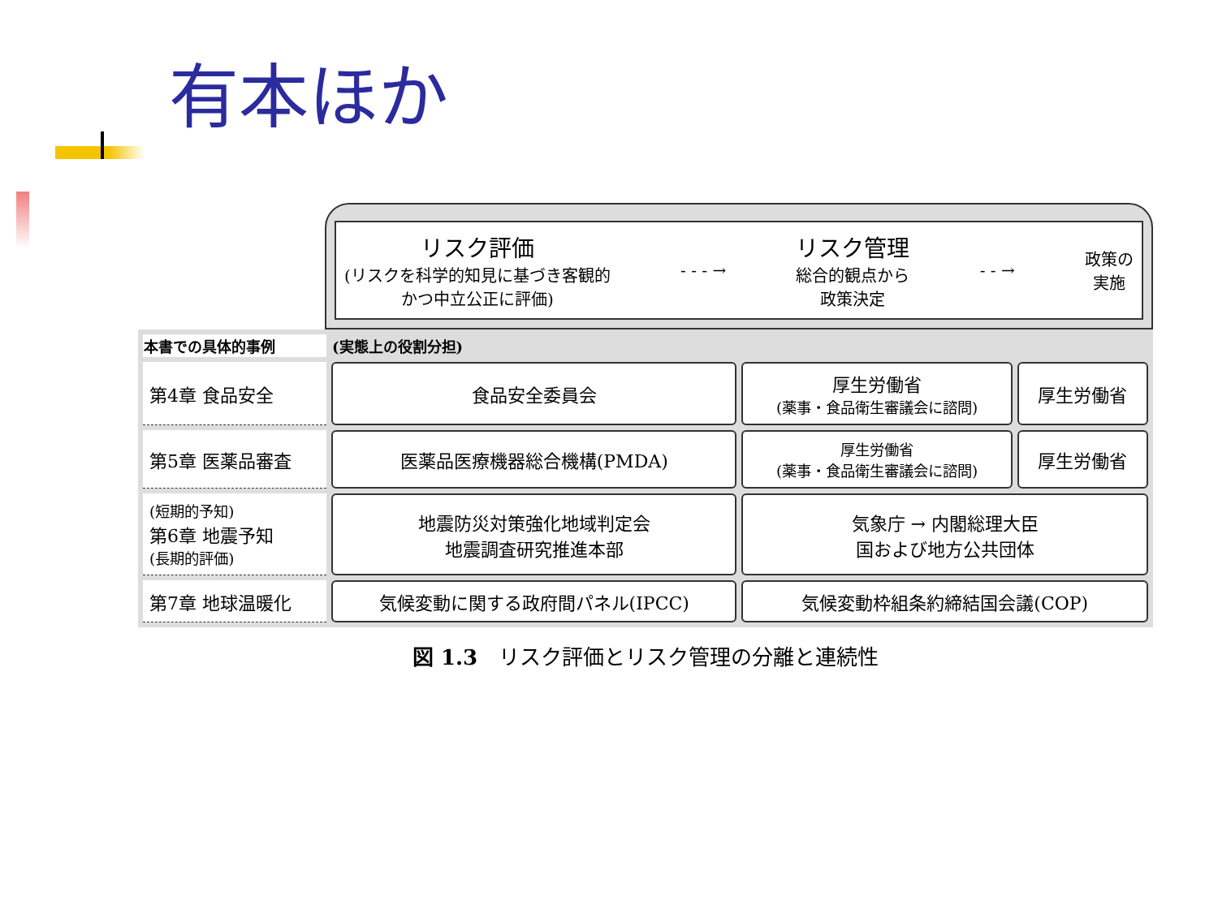有本ほか
リスク評価
(リスクを科学的知見に基づき客観的
かつ中立公正に評価)
- - - →
リスク管理
総合的観点から
政策決定
- - →
政策の
実施
| 本書での具体的事例 | (実態上の役割分担) | | |
| --- | --- | --- | --- |
| 第4章 食品安全 | 食品安全委員会 | 厚生労働省 (薬事・食品衛生審議会に諮問) | 厚生労働省 |
| 第5章 医薬品審査 | 医薬品医療機器総合機構(PMDA) | 厚生労働省 (薬事・食品衛生審議会に諮問) | 厚生労働省 |
| (短期的予知) 第6章 地震予知 (長期的評価) | 地震防災対策強化地域判定会 地震調査研究推進本部 | 気象庁 → 内閣総理大臣 国および地方公共団体 | |
| 第7章 地球温暖化 | 気候変動に関する政府間パネル(IPCC) | 気候変動枠組条約締結国会議(COP) | |
図 1.3　リスク評価とリスク管理の分離と連続性